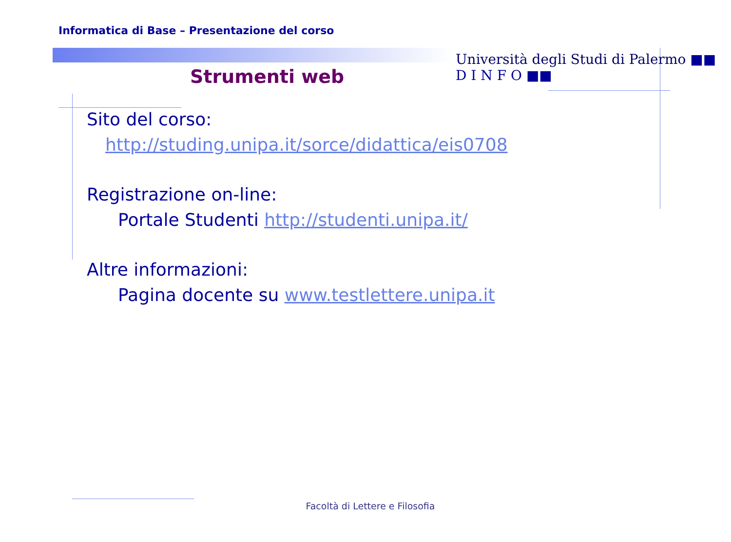Università degli Studi di Palermo ■■ D I N F O ■■
Informatica di Base – Presentazione del corso
Strumenti web
Sito del corso:
http://studing.unipa.it/sorce/didattica/eis0708
Registrazione on-line:
Portale Studenti http://studenti.unipa.it/
Altre informazioni:
Pagina docente su www.testlettere.unipa.it
Facoltà di Lettere e Filosofia